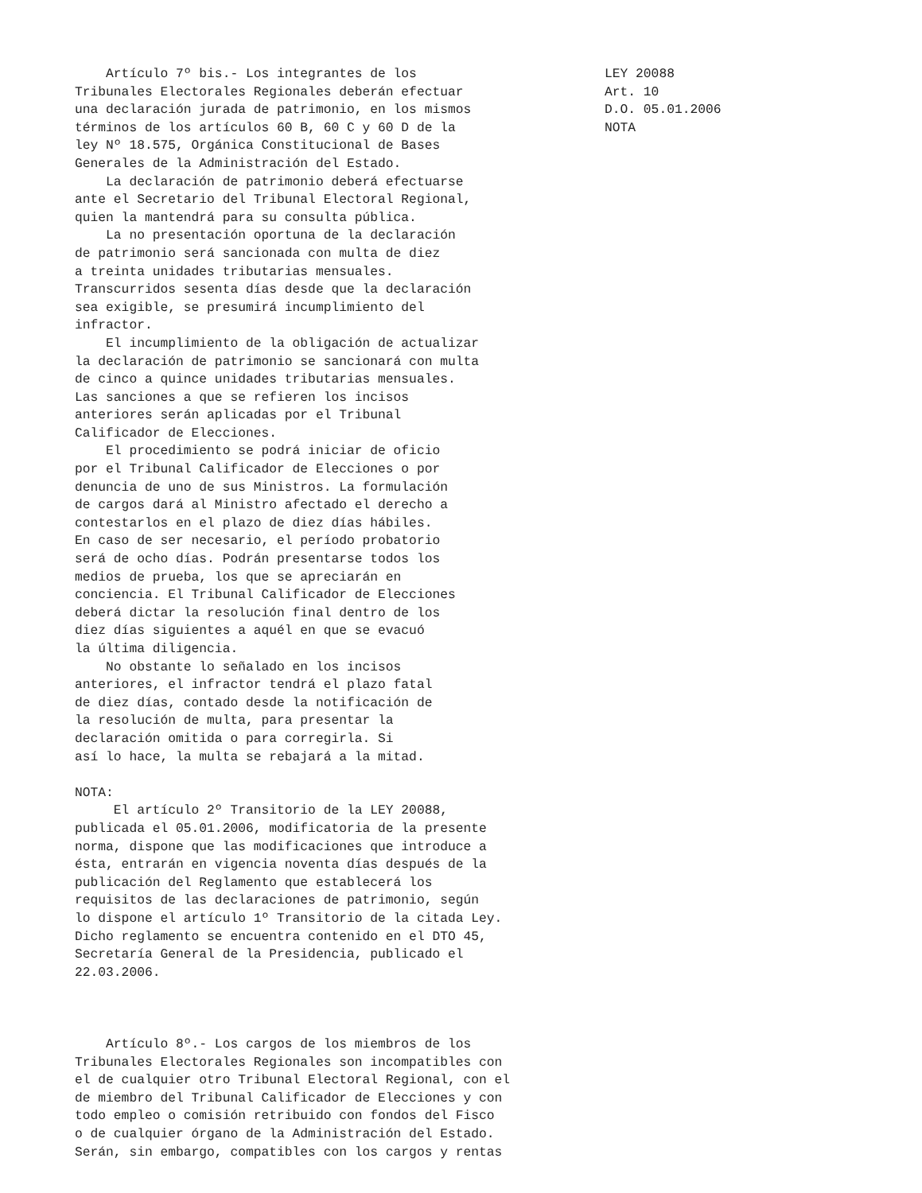Artículo 7º bis.- Los integrantes de los
Tribunales Electorales Regionales deberán efectuar
una declaración jurada de patrimonio, en los mismos
términos de los artículos 60 B, 60 C y 60 D de la
ley Nº 18.575, Orgánica Constitucional de Bases
Generales de la Administración del Estado.
    La declaración de patrimonio deberá efectuarse
ante el Secretario del Tribunal Electoral Regional,
quien la mantendrá para su consulta pública.
    La no presentación oportuna de la declaración
de patrimonio será sancionada con multa de diez
a treinta unidades tributarias mensuales.
Transcurridos sesenta días desde que la declaración
sea exigible, se presumirá incumplimiento del
infractor.
    El incumplimiento de la obligación de actualizar
la declaración de patrimonio se sancionará con multa
de cinco a quince unidades tributarias mensuales.
Las sanciones a que se refieren los incisos
anteriores serán aplicadas por el Tribunal
Calificador de Elecciones.
    El procedimiento se podrá iniciar de oficio
por el Tribunal Calificador de Elecciones o por
denuncia de uno de sus Ministros. La formulación
de cargos dará al Ministro afectado el derecho a
contestarlos en el plazo de diez días hábiles.
En caso de ser necesario, el período probatorio
será de ocho días. Podrán presentarse todos los
medios de prueba, los que se apreciarán en
conciencia. El Tribunal Calificador de Elecciones
deberá dictar la resolución final dentro de los
diez días siguientes a aquél en que se evacuó
la última diligencia.
    No obstante lo señalado en los incisos
anteriores, el infractor tendrá el plazo fatal
de diez días, contado desde la notificación de
la resolución de multa, para presentar la
declaración omitida o para corregirla. Si
así lo hace, la multa se rebajará a la mitad.

NOTA:
     El artículo 2º Transitorio de la LEY 20088,
publicada el 05.01.2006, modificatoria de la presente
norma, dispone que las modificaciones que introduce a
ésta, entrarán en vigencia noventa días después de la
publicación del Reglamento que establecerá los
requisitos de las declaraciones de patrimonio, según
lo dispone el artículo 1º Transitorio de la citada Ley.
Dicho reglamento se encuentra contenido en el DTO 45,
Secretaría General de la Presidencia, publicado el
22.03.2006.



    Artículo 8º.- Los cargos de los miembros de los
Tribunales Electorales Regionales son incompatibles con
el de cualquier otro Tribunal Electoral Regional, con el
de miembro del Tribunal Calificador de Elecciones y con
todo empleo o comisión retribuido con fondos del Fisco
o de cualquier órgano de la Administración del Estado.
Serán, sin embargo, compatibles con los cargos y rentas
LEY 20088
Art. 10
D.O. 05.01.2006
NOTA